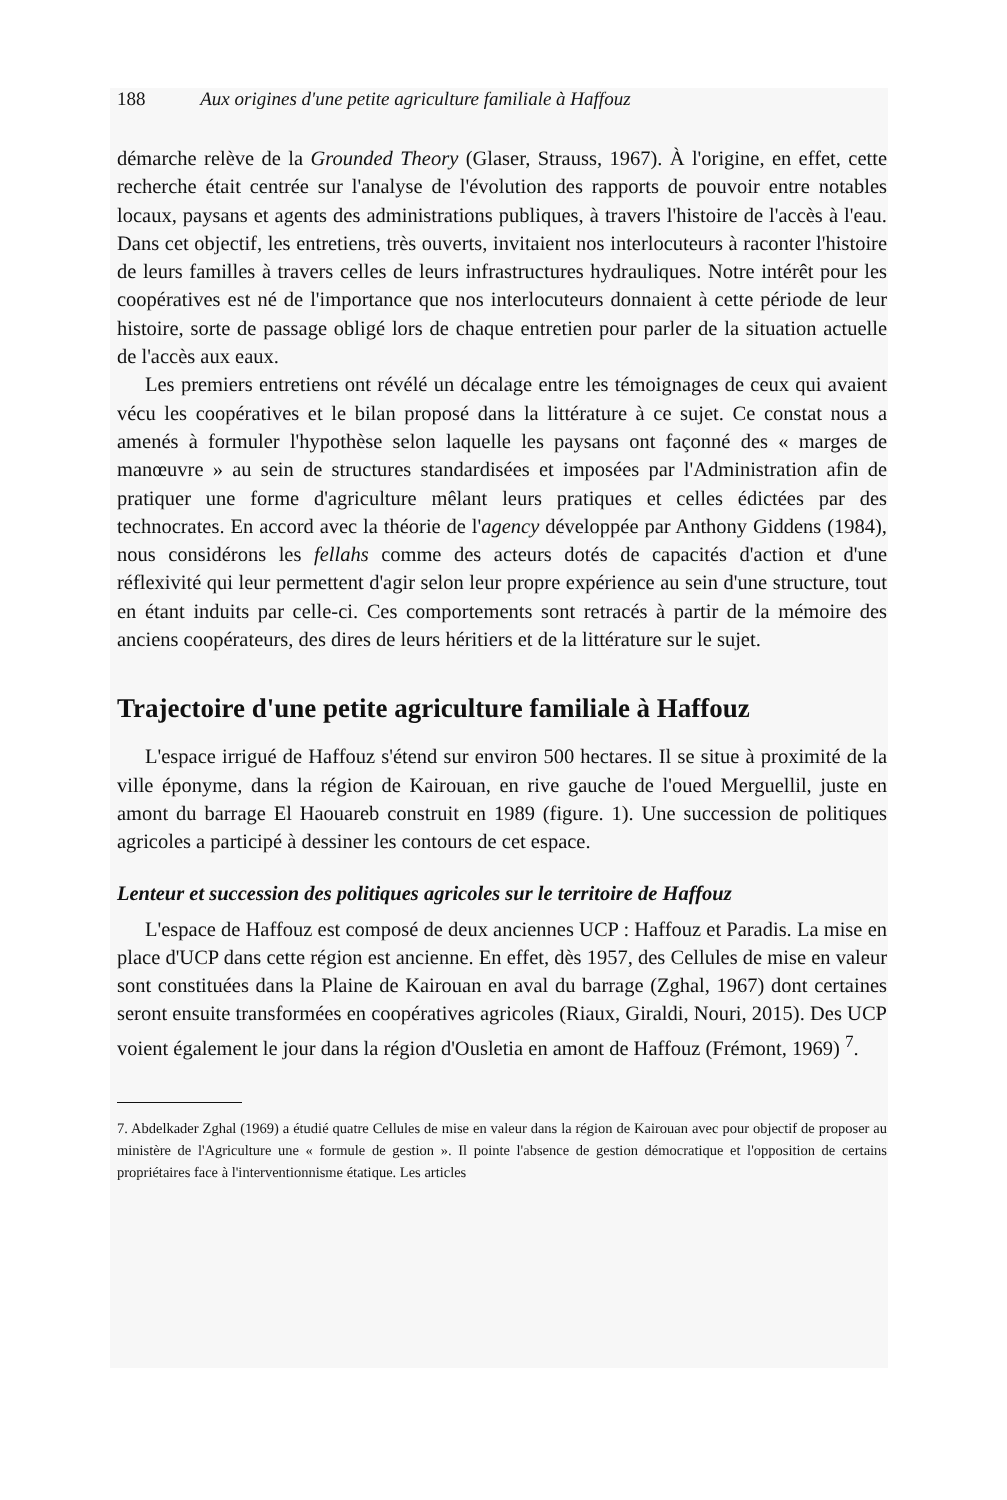188 Aux origines d'une petite agriculture familiale à Haffouz
démarche relève de la Grounded Theory (Glaser, Strauss, 1967). À l'origine, en effet, cette recherche était centrée sur l'analyse de l'évolution des rapports de pouvoir entre notables locaux, paysans et agents des administrations publiques, à travers l'histoire de l'accès à l'eau. Dans cet objectif, les entretiens, très ouverts, invitaient nos interlocuteurs à raconter l'histoire de leurs familles à travers celles de leurs infrastructures hydrauliques. Notre intérêt pour les coopératives est né de l'importance que nos interlocuteurs donnaient à cette période de leur histoire, sorte de passage obligé lors de chaque entretien pour parler de la situation actuelle de l'accès aux eaux.
Les premiers entretiens ont révélé un décalage entre les témoignages de ceux qui avaient vécu les coopératives et le bilan proposé dans la littérature à ce sujet. Ce constat nous a amenés à formuler l'hypothèse selon laquelle les paysans ont façonné des « marges de manœuvre » au sein de structures standardisées et imposées par l'Administration afin de pratiquer une forme d'agriculture mêlant leurs pratiques et celles édictées par des technocrates. En accord avec la théorie de l'agency développée par Anthony Giddens (1984), nous considérons les fellahs comme des acteurs dotés de capacités d'action et d'une réflexivité qui leur permettent d'agir selon leur propre expérience au sein d'une structure, tout en étant induits par celle-ci. Ces comportements sont retracés à partir de la mémoire des anciens coopérateurs, des dires de leurs héritiers et de la littérature sur le sujet.
Trajectoire d'une petite agriculture familiale à Haffouz
L'espace irrigué de Haffouz s'étend sur environ 500 hectares. Il se situe à proximité de la ville éponyme, dans la région de Kairouan, en rive gauche de l'oued Merguellil, juste en amont du barrage El Haouareb construit en 1989 (figure. 1). Une succession de politiques agricoles a participé à dessiner les contours de cet espace.
Lenteur et succession des politiques agricoles sur le territoire de Haffouz
L'espace de Haffouz est composé de deux anciennes UCP : Haffouz et Paradis. La mise en place d'UCP dans cette région est ancienne. En effet, dès 1957, des Cellules de mise en valeur sont constituées dans la Plaine de Kairouan en aval du barrage (Zghal, 1967) dont certaines seront ensuite transformées en coopératives agricoles (Riaux, Giraldi, Nouri, 2015). Des UCP voient également le jour dans la région d'Ousletia en amont de Haffouz (Frémont, 1969) <sup>7</sup>.
7. Abdelkader Zghal (1969) a étudié quatre Cellules de mise en valeur dans la région de Kairouan avec pour objectif de proposer au ministère de l'Agriculture une « formule de gestion ». Il pointe l'absence de gestion démocratique et l'opposition de certains propriétaires face à l'interventionnisme étatique. Les articles